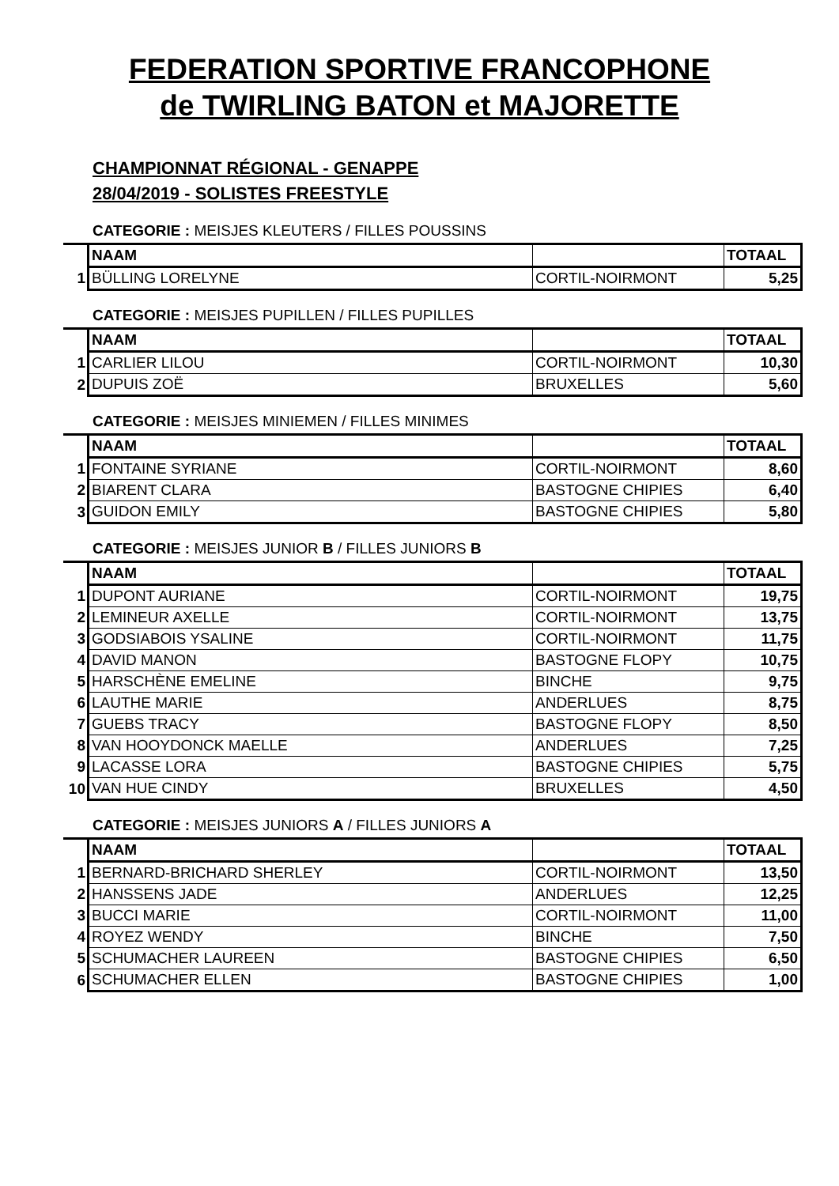FEDERATION SPORTIVE FRANCOPHONE
de TWIRLING BATON et MAJORETTE
CHAMPIONNAT RÉGIONAL - GENAPPE
28/04/2019 - SOLISTES FREESTYLE
CATEGORIE : MEISJES KLEUTERS / FILLES POUSSINS
| | NAAM | | TOTAAL |
| --- | --- | --- | --- |
| 1 | BÜLLING LORELYNE | CORTIL-NOIRMONT | 5,25 |
CATEGORIE : MEISJES PUPILLEN / FILLES PUPILLES
| | NAAM | | TOTAAL |
| --- | --- | --- | --- |
| 1 | CARLIER LILOU | CORTIL-NOIRMONT | 10,30 |
| 2 | DUPUIS ZOË | BRUXELLES | 5,60 |
CATEGORIE : MEISJES MINIEMEN / FILLES MINIMES
| | NAAM | | TOTAAL |
| --- | --- | --- | --- |
| 1 | FONTAINE SYRIANE | CORTIL-NOIRMONT | 8,60 |
| 2 | BIARENT CLARA | BASTOGNE CHIPIES | 6,40 |
| 3 | GUIDON EMILY | BASTOGNE CHIPIES | 5,80 |
CATEGORIE : MEISJES JUNIOR B / FILLES JUNIORS B
| | NAAM | | TOTAAL |
| --- | --- | --- | --- |
| 1 | DUPONT AURIANE | CORTIL-NOIRMONT | 19,75 |
| 2 | LEMINEUR AXELLE | CORTIL-NOIRMONT | 13,75 |
| 3 | GODSIABOIS YSALINE | CORTIL-NOIRMONT | 11,75 |
| 4 | DAVID MANON | BASTOGNE FLOPY | 10,75 |
| 5 | HARSCHÈNE EMELINE | BINCHE | 9,75 |
| 6 | LAUTHE MARIE | ANDERLUES | 8,75 |
| 7 | GUEBS TRACY | BASTOGNE FLOPY | 8,50 |
| 8 | VAN HOOYDONCK MAELLE | ANDERLUES | 7,25 |
| 9 | LACASSE LORA | BASTOGNE CHIPIES | 5,75 |
| 10 | VAN HUE CINDY | BRUXELLES | 4,50 |
CATEGORIE : MEISJES JUNIORS A / FILLES JUNIORS A
| | NAAM | | TOTAAL |
| --- | --- | --- | --- |
| 1 | BERNARD-BRICHARD SHERLEY | CORTIL-NOIRMONT | 13,50 |
| 2 | HANSSENS JADE | ANDERLUES | 12,25 |
| 3 | BUCCI MARIE | CORTIL-NOIRMONT | 11,00 |
| 4 | ROYEZ WENDY | BINCHE | 7,50 |
| 5 | SCHUMACHER LAUREEN | BASTOGNE CHIPIES | 6,50 |
| 6 | SCHUMACHER ELLEN | BASTOGNE CHIPIES | 1,00 |